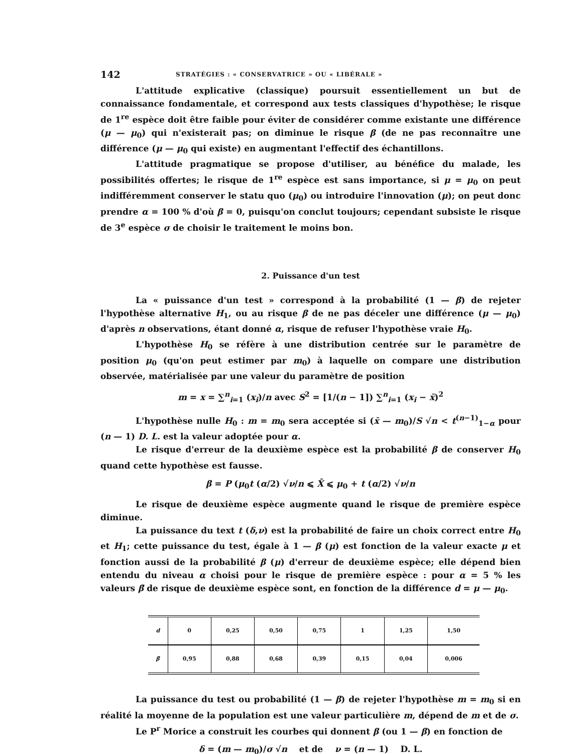142 STRATÉGIES : « CONSERVATRICE » OU « LIBÉRALE »
L'attitude explicative (classique) poursuit essentiellement un but de connaissance fondamentale, et correspond aux tests classiques d'hypothèse; le risque de 1<sup>re</sup> espèce doit être faible pour éviter de considérer comme existante une différence (μ — μ<sub>0</sub>) qui n'existerait pas; on diminue le risque β (de ne pas reconnaître une différence (μ — μ<sub>0</sub> qui existe) en augmentant l'effectif des échantillons.
L'attitude pragmatique se propose d'utiliser, au bénéfice du malade, les possibilités offertes; le risque de 1<sup>re</sup> espèce est sans importance, si μ = μ<sub>0</sub> on peut indifféremment conserver le statu quo (μ<sub>0</sub>) ou introduire l'innovation (μ); on peut donc prendre α = 100 % d'où β = 0, puisqu'on conclut toujours; cependant subsiste le risque de 3<sup>e</sup> espèce σ de choisir le traitement le moins bon.
2. Puissance d'un test
La « puissance d'un test » correspond à la probabilité (1 — β) de rejeter l'hypothèse alternative H<sub>1</sub>, ou au risque β de ne pas déceler une différence (μ — μ<sub>0</sub>) d'après n observations, étant donné α, risque de refuser l'hypothèse vraie H<sub>0</sub>.
L'hypothèse H<sub>0</sub> se réfère à une distribution centrée sur le paramètre de position μ<sub>0</sub> (qu'on peut estimer par m<sub>0</sub>) à laquelle on compare une distribution observée, matérialisée par une valeur du paramètre de position
m = x = ∑<sup>n</sup><sub>i=1</sub> (x<sub>i</sub>)/n avec S<sup>2</sup> = [1/(n − 1]) ∑<sup>n</sup><sub>i=1</sub> (x<sub>i</sub> − x̄)<sup>2</sup>
L'hypothèse nulle H<sub>0</sub> : m = m<sub>0</sub> sera acceptée si (x̄ — m<sub>0</sub>)/S √n < t<sup>(n−1)</sup><sub>1−α</sub> pour (n — 1) D. L. est la valeur adoptée pour α.
Le risque d'erreur de la deuxième espèce est la probabilité β de conserver H<sub>0</sub> quand cette hypothèse est fausse.
β = P (μ<sub>0</sub>t (α/2) √ν/n ⩽ X̄ ⩽ μ<sub>0</sub> + t (α/2) √ν/n
Le risque de deuxième espèce augmente quand le risque de première espèce diminue.
La puissance du text t (δ,ν) est la probabilité de faire un choix correct entre H<sub>0</sub> et H<sub>1</sub>; cette puissance du test, égale à 1 — β (μ) est fonction de la valeur exacte μ et fonction aussi de la probabilité β (μ) d'erreur de deuxième espèce; elle dépend bien entendu du niveau α choisi pour le risque de première espèce : pour α = 5 % les valeurs β̄ de risque de deuxième espèce sont, en fonction de la différence d = μ — μ<sub>0</sub>.
| d | 0 | 0,25 | 0,50 | 0,75 | 1 | 1,25 | 1,50 |
| --- | --- | --- | --- | --- | --- | --- | --- |
| β̄ | 0,95 | 0,88 | 0,68 | 0,39 | 0,15 | 0,04 | 0,006 |
La puissance du test ou probabilité (1 — β) de rejeter l'hypothèse m = m<sub>0</sub> si en réalité la moyenne de la population est une valeur particulière m, dépend de m et de σ.
Le P<sup>r</sup> Morice a construit les courbes qui donnent β (ou 1 — β) en fonction de
δ = (m — m<sub>0</sub>)/σ √n et de ν = (n — 1) D. L.